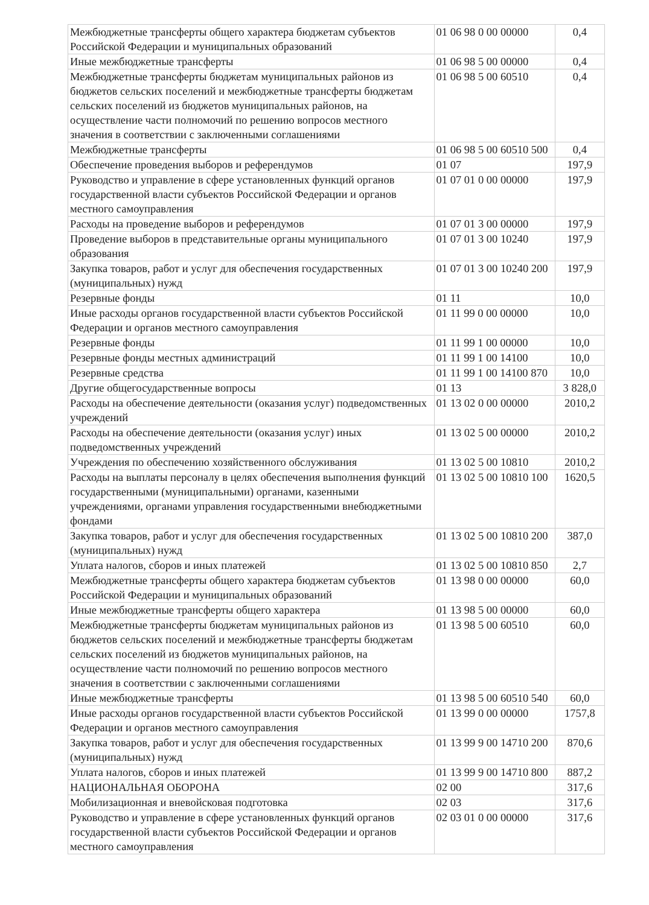| Межбюджетные трансферты общего характера бюджетам субъектов Российской Федерации и муниципальных образований | 01 06 98 0 00 00000 | 0,4 |
| Иные межбюджетные трансферты | 01 06 98 5 00 00000 | 0,4 |
| Межбюджетные трансферты бюджетам муниципальных районов из бюджетов сельских поселений и межбюджетные трансферты бюджетам сельских поселений из бюджетов муниципальных районов, на осуществление части полномочий по решению вопросов местного значения в соответствии с заключенными соглашениями | 01 06 98 5 00 60510 | 0,4 |
| Межбюджетные трансферты | 01 06 98 5 00 60510 500 | 0,4 |
| Обеспечение проведения выборов и референдумов | 01 07 | 197,9 |
| Руководство и управление в сфере установленных функций органов государственной власти субъектов Российской Федерации и органов местного самоуправления | 01 07 01 0 00 00000 | 197,9 |
| Расходы на проведение выборов и референдумов | 01 07 01 3 00 00000 | 197,9 |
| Проведение выборов в представительные органы муниципального образования | 01 07 01 3 00 10240 | 197,9 |
| Закупка товаров, работ и услуг для обеспечения государственных (муниципальных) нужд | 01 07 01 3 00 10240 200 | 197,9 |
| Резервные фонды | 01 11 | 10,0 |
| Иные расходы органов государственной власти субъектов Российской Федерации и органов местного самоуправления | 01 11 99 0 00 00000 | 10,0 |
| Резервные фонды | 01 11 99 1 00 00000 | 10,0 |
| Резервные фонды местных администраций | 01 11 99 1 00 14100 | 10,0 |
| Резервные средства | 01 11 99 1 00 14100 870 | 10,0 |
| Другие общегосударственные вопросы | 01 13 | 3 828,0 |
| Расходы на обеспечение деятельности (оказания услуг) подведомственных учреждений | 01 13 02 0 00 00000 | 2010,2 |
| Расходы на обеспечение деятельности (оказания услуг) иных подведомственных учреждений | 01 13 02 5 00 00000 | 2010,2 |
| Учреждения по обеспечению хозяйственного обслуживания | 01 13 02 5 00 10810 | 2010,2 |
| Расходы на выплаты персоналу в целях обеспечения выполнения функций государственными (муниципальными) органами, казенными учреждениями, органами управления государственными внебюджетными фондами | 01 13 02 5 00 10810 100 | 1620,5 |
| Закупка товаров, работ и услуг для обеспечения государственных (муниципальных) нужд | 01 13 02 5 00 10810 200 | 387,0 |
| Уплата налогов, сборов и иных платежей | 01 13 02 5 00 10810 850 | 2,7 |
| Межбюджетные трансферты общего характера бюджетам субъектов Российской Федерации и муниципальных образований | 01 13 98 0 00 00000 | 60,0 |
| Иные межбюджетные трансферты общего характера | 01 13 98 5 00 00000 | 60,0 |
| Межбюджетные трансферты бюджетам муниципальных районов из бюджетов сельских поселений и межбюджетные трансферты бюджетам сельских поселений из бюджетов муниципальных районов, на осуществление части полномочий по решению вопросов местного значения в соответствии с заключенными соглашениями | 01 13 98 5 00 60510 | 60,0 |
| Иные межбюджетные трансферты | 01 13 98 5 00 60510 540 | 60,0 |
| Иные расходы органов государственной власти субъектов Российской Федерации и органов местного самоуправления | 01 13 99 0 00 00000 | 1757,8 |
| Закупка товаров, работ и услуг для обеспечения государственных (муниципальных) нужд | 01 13 99 9 00 14710 200 | 870,6 |
| Уплата налогов, сборов и иных платежей | 01 13 99 9 00 14710 800 | 887,2 |
| НАЦИОНАЛЬНАЯ ОБОРОНА | 02 00 | 317,6 |
| Мобилизационная и вневойсковая подготовка | 02 03 | 317,6 |
| Руководство и управление в сфере установленных функций органов государственной власти субъектов Российской Федерации и органов местного самоуправления | 02 03 01 0 00 00000 | 317,6 |